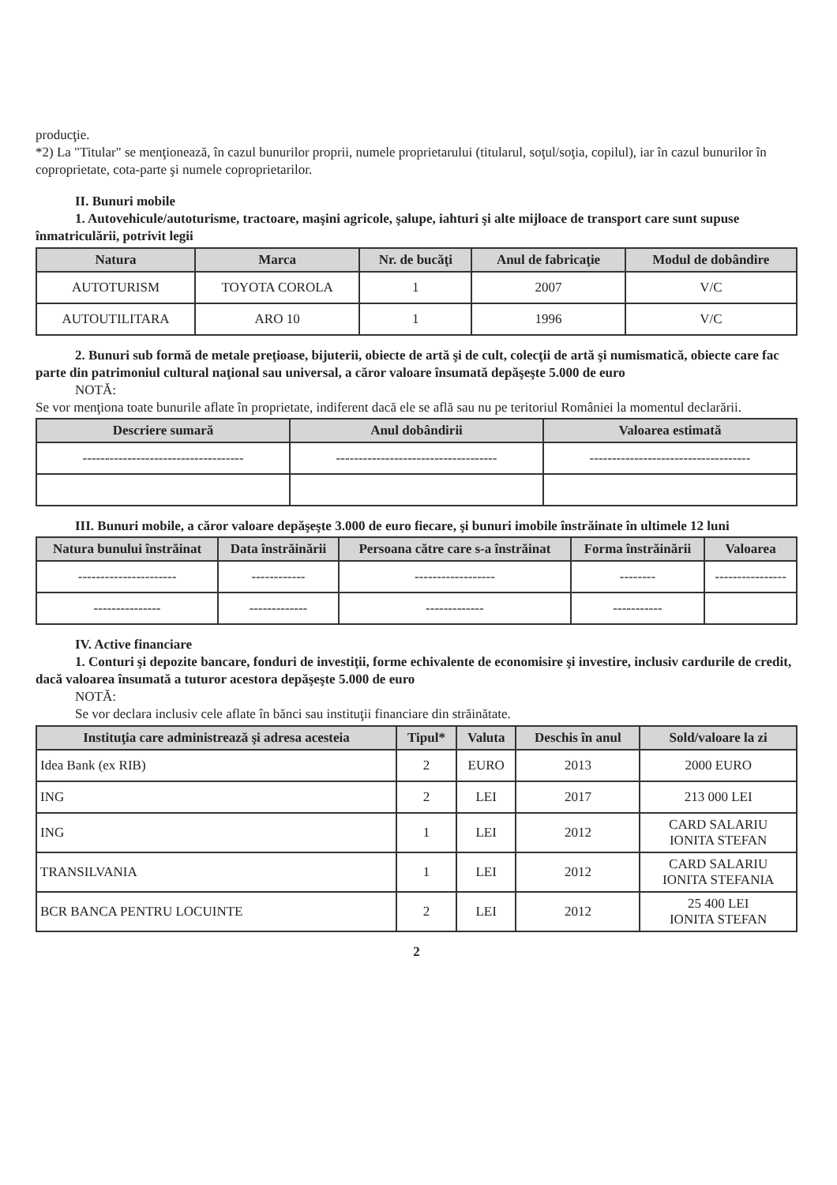producţie.
*2) La "Titular" se menţionează, în cazul bunurilor proprii, numele proprietarului (titularul, soţul/soţia, copilul), iar în cazul bunurilor în coproprietate, cota-parte şi numele coproprietarilor.
II. Bunuri mobile
1. Autovehicule/autoturisme, tractoare, maşini agricole, şalupe, iahturi şi alte mijloace de transport care sunt supuse înmatriculării, potrivit legii
| Natura | Marca | Nr. de bucăţi | Anul de fabricaţie | Modul de dobândire |
| --- | --- | --- | --- | --- |
| AUTOTURISM | TOYOTA COROLA | 1 | 2007 | V/C |
| AUTOUTILITARA | ARO 10 | 1 | 1996 | V/C |
2. Bunuri sub formă de metale preţioase, bijuterii, obiecte de artă şi de cult, colecţii de artă şi numismatică, obiecte care fac parte din patrimoniul cultural naţional sau universal, a căror valoare însumată depăşeşte 5.000 de euro
NOTĂ:
Se vor menţiona toate bunurile aflate în proprietate, indiferent dacă ele se află sau nu pe teritoriul României la momentul declarării.
| Descriere sumară | Anul dobândirii | Valoarea estimată |
| --- | --- | --- |
| ------------------------------------ | ------------------------------------ | ------------------------------------ |
III. Bunuri mobile, a căror valoare depăşeşte 3.000 de euro fiecare, şi bunuri imobile înstrăinate în ultimele 12 luni
| Natura bunului înstrăinat | Data înstrăinării | Persoana către care s-a înstrăinat | Forma înstrăinării | Valoarea |
| --- | --- | --- | --- | --- |
| ---------------------- | ------------ | ------------------ | -------- | ---------------- |
| --------------- | ------------- | ------------- | ----------- | |
IV. Active financiare
1. Conturi şi depozite bancare, fonduri de investiţii, forme echivalente de economisire şi investire, inclusiv cardurile de credit, dacă valoarea însumată a tuturor acestora depăşeşte 5.000 de euro
NOTĂ:
Se vor declara inclusiv cele aflate în bănci sau instituţii financiare din străinătate.
| Instituţia care administrează şi adresa acesteia | Tipul* | Valuta | Deschis în anul | Sold/valoare la zi |
| --- | --- | --- | --- | --- |
| Idea Bank (ex RIB) | 2 | EURO | 2013 | 2000 EURO |
| ING | 2 | LEI | 2017 | 213 000 LEI |
| ING | 1 | LEI | 2012 | CARD SALARIU IONITA STEFAN |
| TRANSILVANIA | 1 | LEI | 2012 | CARD SALARIU IONITA STEFANIA |
| BCR BANCA PENTRU LOCUINTE | 2 | LEI | 2012 | 25 400 LEI IONITA STEFAN |
2